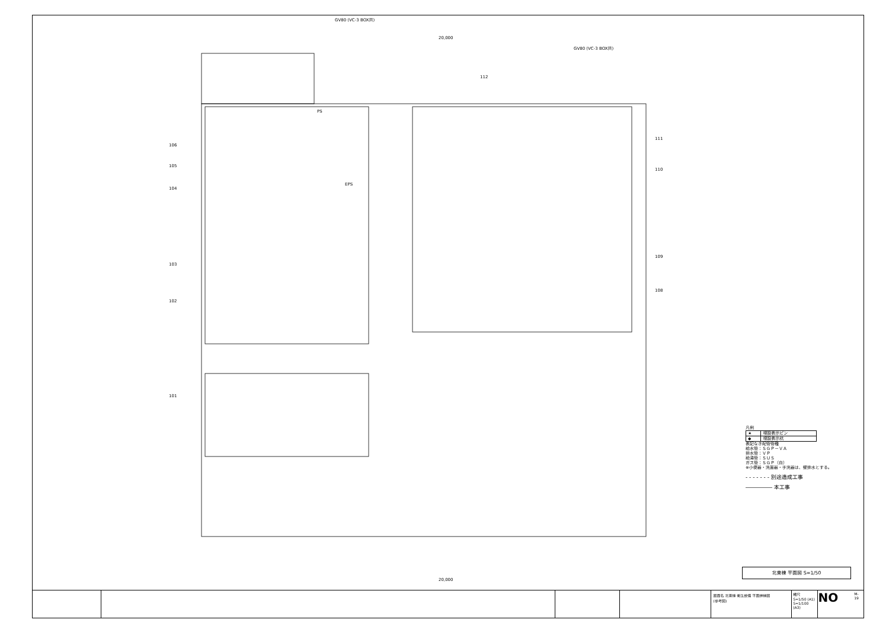GV80 (VC-3 BOX共)
GV80 (VC-3 BOX共)
20,000
20,000
112
111
110
109
108
106
105
104
103
102
101
EPS
PS
凡例
| ★ | 埋設表示ピン |
| ◆ | 埋設表示杭 |
表記なき配管管種
給水管：ＳＧＰ－ＶＡ
排水管：ＶＰ
給湯管：ＳＵＳ
ガス管：ＳＧＰ（白）
※小便器・洗面器・手洗器は、壁排水とする。
- - - - - - - 別途造成工事
――――― 本工事
北東棟 平面図 S=1/50
図面名 北東棟 衛生設備 平面詳細図
(参考図)
縮尺
S=1/50 (A1)
S=1/100 (A3)
NO
M-19